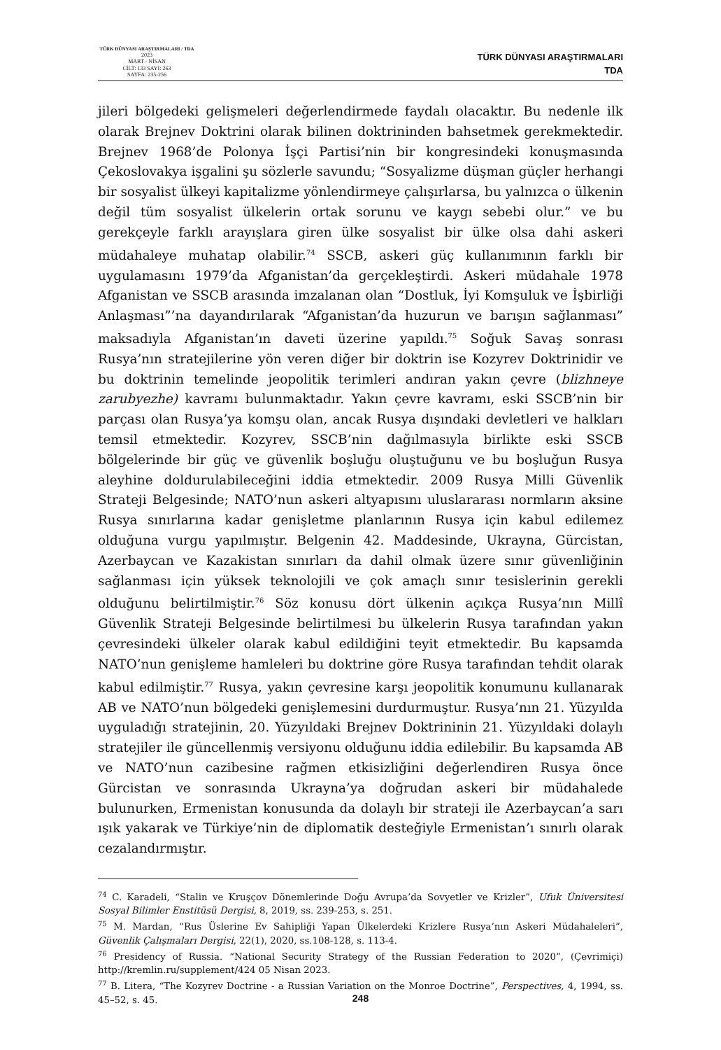TÜRK DÜNYASI ARAŞTIRMALARI / TDA
2023
MART - NİSAN
CİLT: 133 SAYI: 263
SAYFA: 235-256
TÜRK DÜNYASI ARAŞTIRMALARI
TDA
jileri bölgedeki gelişmeleri değerlendirmede faydalı olacaktır. Bu nedenle ilk olarak Brejnev Doktrini olarak bilinen doktrininden bahsetmek gerekmektedir. Brejnev 1968’de Polonya İşçi Partisi’nin bir kongresindeki konuşmasında Çekoslovakya işgalini şu sözlerle savundu; “Sosyalizme düşman güçler herhangi bir sosyalist ülkeyi kapitalizme yönlendirmeye çalışırlarsa, bu yalnızca o ülkenin değil tüm sosyalist ülkelerin ortak sorunu ve kaygı sebebi olur.” ve bu gerekçeyle farklı arayışlara giren ülke sosyalist bir ülke olsa dahi askeri müdahaleye muhatap olabilir.<sup>74</sup> SSCB, askeri güç kullanımının farklı bir uygulamasını 1979’da Afganistan’da gerçekleştirdi. Askeri müdahale 1978 Afganistan ve SSCB arasında imzalanan olan “Dostluk, İyi Komşuluk ve İşbirliği Anlaşması”’na dayandırılarak “Afganistan’da huzurun ve barışın sağlanması” maksadıyla Afganistan’ın daveti üzerine yapıldı.<sup>75</sup> Soğuk Savaş sonrası Rusya’nın stratejilerine yön veren diğer bir doktrin ise Kozyrev Doktrinidir ve bu doktrinin temelinde jeopolitik terimleri andıran yakın çevre (blizhneye zarubyezhe) kavramı bulunmaktadır. Yakın çevre kavramı, eski SSCB’nin bir parçası olan Rusya’ya komşu olan, ancak Rusya dışındaki devletleri ve halkları temsil etmektedir. Kozyrev, SSCB’nin dağılmasıyla birlikte eski SSCB bölgelerinde bir güç ve güvenlik boşluğu oluştuğunu ve bu boşluğun Rusya aleyhine doldurulabileceğini iddia etmektedir. 2009 Rusya Milli Güvenlik Strateji Belgesinde; NATO’nun askeri altyapısını uluslararası normların aksine Rusya sınırlarına kadar genişletme planlarının Rusya için kabul edilemez olduğuna vurgu yapılmıştır. Belgenin 42. Maddesinde, Ukrayna, Gürcistan, Azerbaycan ve Kazakistan sınırları da dahil olmak üzere sınır güvenliğinin sağlanması için yüksek teknolojili ve çok amaçlı sınır tesislerinin gerekli olduğunu belirtilmiştir.<sup>76</sup> Söz konusu dört ülkenin açıkça Rusya’nın Millî Güvenlik Strateji Belgesinde belirtilmesi bu ülkelerin Rusya tarafından yakın çevresindeki ülkeler olarak kabul edildiğini teyit etmektedir. Bu kapsamda NATO’nun genişleme hamleleri bu doktrine göre Rusya tarafından tehdit olarak kabul edilmiştir.<sup>77</sup> Rusya, yakın çevresine karşı jeopolitik konumunu kullanarak AB ve NATO’nun bölgedeki genişlemesini durdurmuştur. Rusya’nın 21. Yüzyılda uyguladığı stratejinin, 20. Yüzyıldaki Brejnev Doktrininin 21. Yüzyıldaki dolaylı stratejiler ile güncellenmiş versiyonu olduğunu iddia edilebilir. Bu kapsamda AB ve NATO’nun cazibesine rağmen etkisizliğini değerlendiren Rusya önce Gürcistan ve sonrasında Ukrayna’ya doğrudan askeri bir müdahalede bulunurken, Ermenistan konusunda da dolaylı bir strateji ile Azerbaycan’a sarı ışık yakarak ve Türkiye’nin de diplomatik desteğiyle Ermenistan’ı sınırlı olarak cezalandırmıştır.
<sup>74</sup> C. Karadeli, “Stalin ve Kruşçov Dönemlerinde Doğu Avrupa’da Sovyetler ve Krizler”, Ufuk Üniversitesi Sosyal Bilimler Enstitüsü Dergisi, 8, 2019, ss. 239-253, s. 251.
<sup>75</sup> M. Mardan, “Rus Üslerine Ev Sahipliği Yapan Ülkelerdeki Krizlere Rusya’nın Askeri Müdahaleleri”, Güvenlik Çalışmaları Dergisi, 22(1), 2020, ss.108-128, s. 113-4.
<sup>76</sup> Presidency of Russia. “National Security Strategy of the Russian Federation to 2020”, (Çevrimiçi) http://kremlin.ru/supplement/424 05 Nisan 2023.
<sup>77</sup> B. Litera, “The Kozyrev Doctrine - a Russian Variation on the Monroe Doctrine”, Perspectives, 4, 1994, ss. 45–52, s. 45.
248